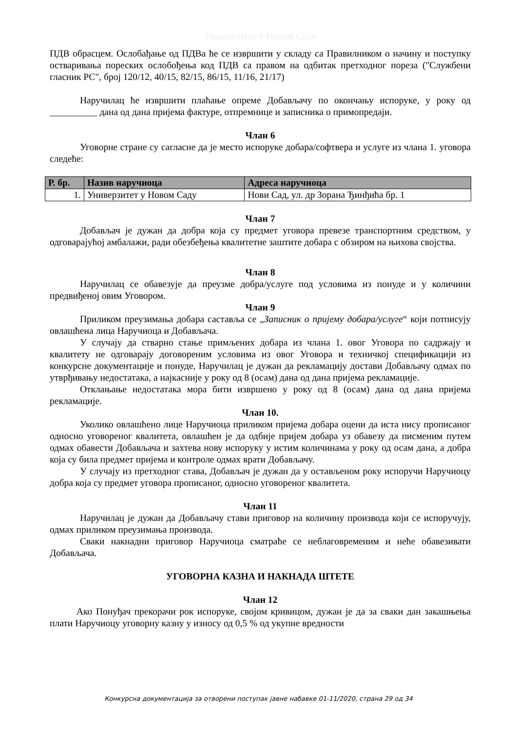Универзитет у Новом Саду
ПДВ обрасцем. Ослобађање од ПДВа ће се извршити у складу са Правилником о начину и поступку остваривања пореских ослобођења код ПДВ са правом на одбитак претходног пореза ("Службени гласник РС", број 120/12, 40/15, 82/15, 86/15, 11/16, 21/17)
Наручилац ће извршити плаћање опреме Добављачу по окончању испоруке, у року од __________ дана од дана пријема фактуре, отпремнице и записника о примопредаји.
Члан 6
Уговорне стране су сагласне да је место испоруке добара/софтвера и услуге из члана 1. уговора следеће:
| Р. бр. | Назив наручиоца | Адреса наручиоца |
| --- | --- | --- |
| 1. | Универзитет у Новом Саду | Нови Сад, ул. др Зорана Ђинђића бр. 1 |
Члан 7
Добављач је дужан да добра која су предмет уговора превезе транспортним средством, у одговарајућој амбалажи, ради обезбеђења квалитетне заштите добара с обзиром на њихова својства.
Члан 8
Наручилац се обавезује да преузме добра/услуге под условима из понуде и у количини предвиђеној овим Уговором.
Члан 9
Приликом преузимања добара саставља се „Записник о пријему добара/услуге“ који потписују овлашћена лица Наручиоца и Добављача.
У случају да стварно стање примљених добара из члана 1. овог Уговора по садржају и квалитету не одговарају договореним условима из овог Уговора и техничкој спецификацији из конкурсне документације и понуде, Наручилац је дужан да рекламацију достави Добављачу одмах по утврђивању недостатака, а најкасније у року од 8 (осам) дана од дана пријема рекламације.
Отклањање недостатака мора бити извршено у року од 8 (осам) дана од дана пријема рекламације.
Члан 10.
Уколико овлашћено лице Наручиоца приликом пријема добара оцени да иста нису прописаног односно уговореног квалитета, овлашћен је да одбије пријем добара уз обавезу да писменим путем одмах обавести Добављача и захтева нову испоруку у истим количинама у року од осам дана, а добра која су била предмет пријема и контроле одмах врати Добављачу.
У случају из претходног става, Добављач је дужан да у остављеном року испоручи Наручиоцу добра која су предмет уговора прописаног, односно уговореног квалитета.
Члан 11
Наручилац је дужан да Добављачу стави приговор на количину производа који се испоручују, одмах приликом преузимања производа.
Сваки накнадни приговор Наручиоца сматраће се неблаговременим и неће обавезивати Добављача.
УГОВОРНА КАЗНА И НАКНАДА ШТЕТЕ
Члан 12
Ако Понуђач прекорачи рок испоруке, својом кривицом, дужан је да за сваки дан закашњења плати Наручиоцу уговорну казну у износу од 0,5 % од укупне вредности
Конкурсна документација за отворени поступак јавне набавке 01-11/2020, страна 29 од 34